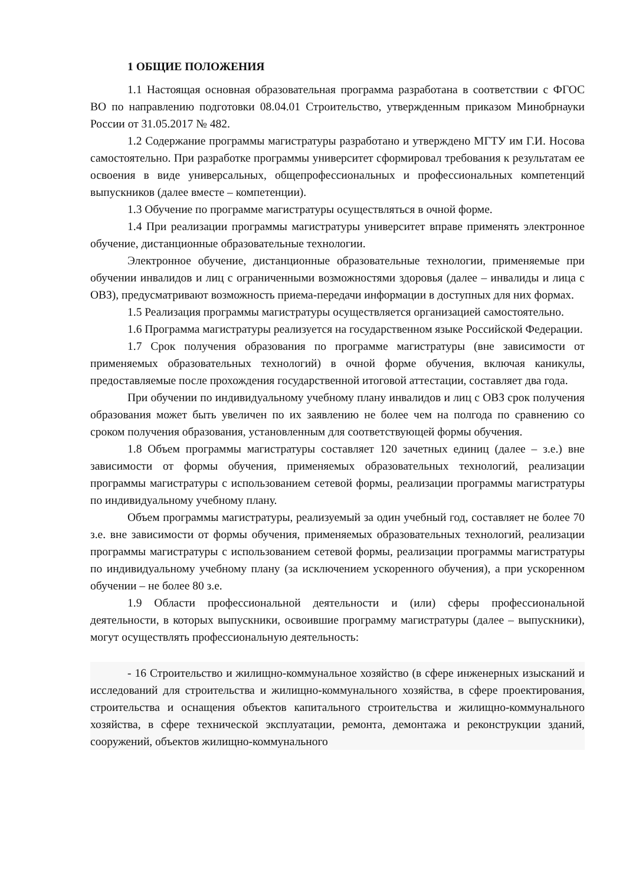1 ОБЩИЕ ПОЛОЖЕНИЯ
1.1 Настоящая основная образовательная программа разработана в соответствии с ФГОС ВО по направлению подготовки 08.04.01 Строительство, утвержденным приказом Минобрнауки России от 31.05.2017 № 482.
1.2 Содержание программы магистратуры разработано и утверждено МГТУ им Г.И. Носова самостоятельно. При разработке программы университет сформировал требования к результатам ее освоения в виде универсальных, общепрофессиональных и профессиональных компетенций выпускников (далее вместе – компетенции).
1.3 Обучение по программе магистратуры осуществляться в очной форме.
1.4 При реализации программы магистратуры университет вправе применять электронное обучение, дистанционные образовательные технологии.
Электронное обучение, дистанционные образовательные технологии, применяемые при обучении инвалидов и лиц с ограниченными возможностями здоровья (далее – инвалиды и лица с ОВЗ), предусматривают возможность приема-передачи информации в доступных для них формах.
1.5 Реализация программы магистратуры осуществляется организацией самостоятельно.
1.6 Программа магистратуры реализуется на государственном языке Российской Федерации.
1.7 Срок получения образования по программе магистратуры (вне зависимости от применяемых образовательных технологий) в очной форме обучения, включая каникулы, предоставляемые после прохождения государственной итоговой аттестации, составляет два года.
При обучении по индивидуальному учебному плану инвалидов и лиц с ОВЗ срок получения образования может быть увеличен по их заявлению не более чем на полгода по сравнению со сроком получения образования, установленным для соответствующей формы обучения.
1.8 Объем программы магистратуры составляет 120 зачетных единиц (далее – з.е.) вне зависимости от формы обучения, применяемых образовательных технологий, реализации программы магистратуры с использованием сетевой формы, реализации программы магистратуры по индивидуальному учебному плану.
Объем программы магистратуры, реализуемый за один учебный год, составляет не более 70 з.е. вне зависимости от формы обучения, применяемых образовательных технологий, реализации программы магистратуры с использованием сетевой формы, реализации программы магистратуры по индивидуальному учебному плану (за исключением ускоренного обучения), а при ускоренном обучении – не более 80 з.е.
1.9 Области профессиональной деятельности и (или) сферы профессиональной деятельности, в которых выпускники, освоившие программу магистратуры (далее – выпускники), могут осуществлять профессиональную деятельность:
- 16 Строительство и жилищно-коммунальное хозяйство (в сфере инженерных изысканий и исследований для строительства и жилищно-коммунального хозяйства, в сфере проектирования, строительства и оснащения объектов капитального строительства и жилищно-коммунального хозяйства, в сфере технической эксплуатации, ремонта, демонтажа и реконструкции зданий, сооружений, объектов жилищно-коммунального